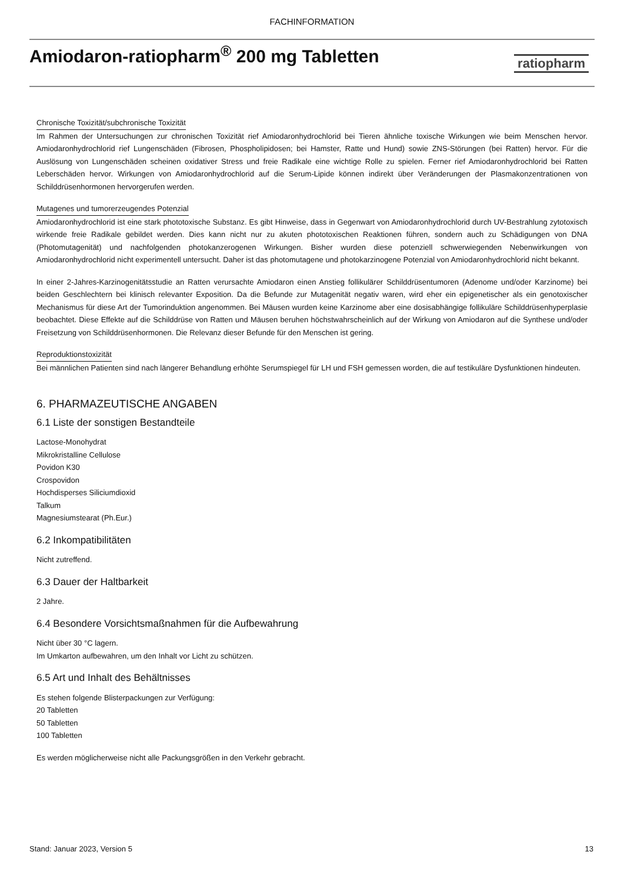FACHINFORMATION
Amiodaron-ratiopharm<sup>®</sup> 200 mg Tabletten
ratiopharm
Chronische Toxizität/subchronische Toxizität
Im Rahmen der Untersuchungen zur chronischen Toxizität rief Amiodaronhydrochlorid bei Tieren ähnliche toxische Wirkungen wie beim Menschen hervor. Amiodaronhydrochlorid rief Lungenschäden (Fibrosen, Phospholipidosen; bei Hamster, Ratte und Hund) sowie ZNS-Störungen (bei Ratten) hervor. Für die Auslösung von Lungenschäden scheinen oxidativer Stress und freie Radikale eine wichtige Rolle zu spielen. Ferner rief Amiodaronhydrochlorid bei Ratten Leberschäden hervor. Wirkungen von Amiodaronhydrochlorid auf die Serum-Lipide können indirekt über Veränderungen der Plasmakonzentrationen von Schilddrüsenhormonen hervorgerufen werden.
Mutagenes und tumorerzeugendes Potenzial
Amiodaronhydrochlorid ist eine stark phototoxische Substanz. Es gibt Hinweise, dass in Gegenwart von Amiodaronhydrochlorid durch UV-Bestrahlung zytotoxisch wirkende freie Radikale gebildet werden. Dies kann nicht nur zu akuten phototoxischen Reaktionen führen, sondern auch zu Schädigungen von DNA (Photomutagenität) und nachfolgenden photokanzerogenen Wirkungen. Bisher wurden diese potenziell schwerwiegenden Nebenwirkungen von Amiodaronhydrochlorid nicht experimentell untersucht. Daher ist das photomutagene und photokarzinogene Potenzial von Amiodaronhydrochlorid nicht bekannt.
In einer 2-Jahres-Karzinogenitätsstudie an Ratten verursachte Amiodaron einen Anstieg follikulärer Schilddrüsentumoren (Adenome und/oder Karzinome) bei beiden Geschlechtern bei klinisch relevanter Exposition. Da die Befunde zur Mutagenität negativ waren, wird eher ein epigenetischer als ein genotoxischer Mechanismus für diese Art der Tumorinduktion angenommen. Bei Mäusen wurden keine Karzinome aber eine dosisabhängige follikuläre Schilddrüsenhyperplasie beobachtet. Diese Effekte auf die Schilddrüse von Ratten und Mäusen beruhen höchstwahrscheinlich auf der Wirkung von Amiodaron auf die Synthese und/oder Freisetzung von Schilddrüsenhormonen. Die Relevanz dieser Befunde für den Menschen ist gering.
Reproduktionstoxizität
Bei männlichen Patienten sind nach längerer Behandlung erhöhte Serumspiegel für LH und FSH gemessen worden, die auf testikuläre Dysfunktionen hindeuten.
6. PHARMAZEUTISCHE ANGABEN
6.1 Liste der sonstigen Bestandteile
Lactose-Monohydrat
Mikrokristalline Cellulose
Povidon K30
Crospovidon
Hochdisperses Siliciumdioxid
Talkum
Magnesiumstearat (Ph.Eur.)
6.2 Inkompatibilitäten
Nicht zutreffend.
6.3 Dauer der Haltbarkeit
2 Jahre.
6.4 Besondere Vorsichtsmaßnahmen für die Aufbewahrung
Nicht über 30 °C lagern.
Im Umkarton aufbewahren, um den Inhalt vor Licht zu schützen.
6.5 Art und Inhalt des Behältnisses
Es stehen folgende Blisterpackungen zur Verfügung:
20 Tabletten
50 Tabletten
100 Tabletten
Es werden möglicherweise nicht alle Packungsgrößen in den Verkehr gebracht.
Stand: Januar 2023, Version 5 13